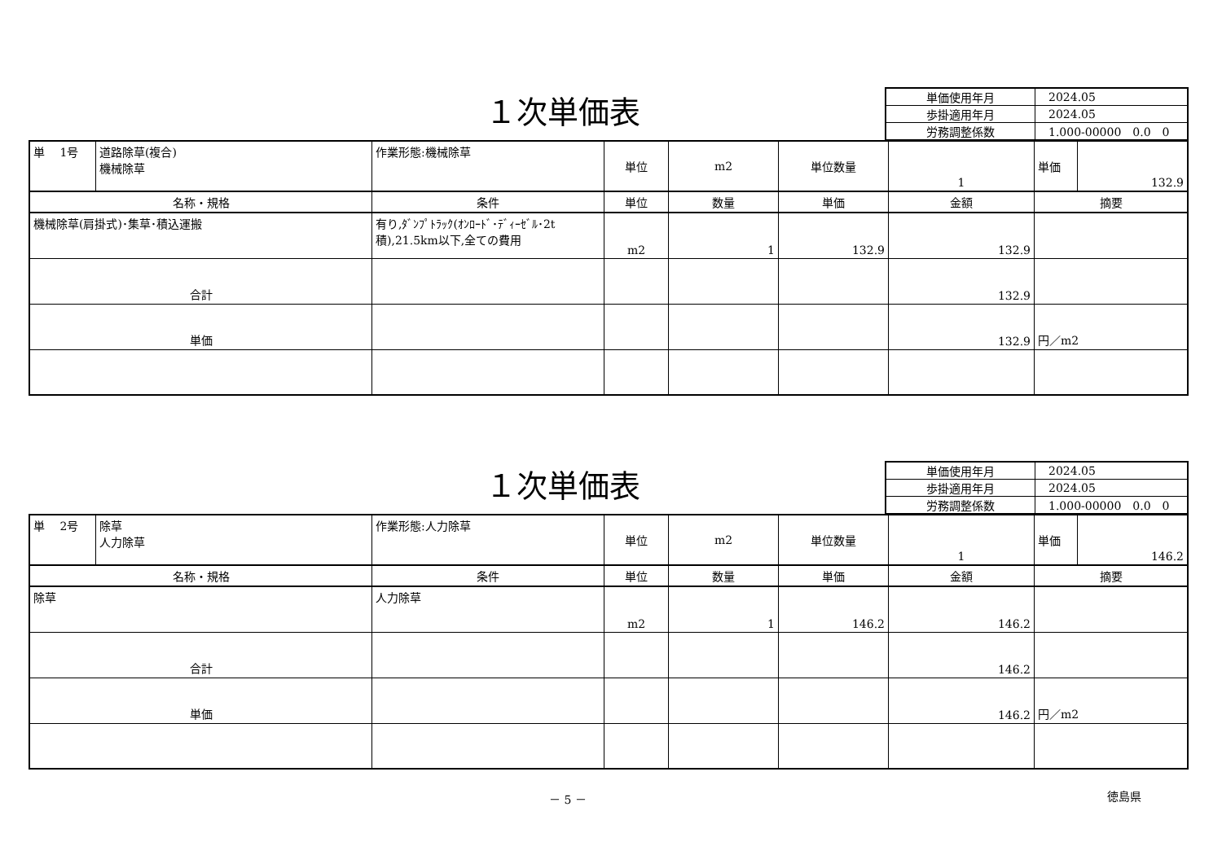１次単価表
| 単価使用年月 | 2024.05 |
| 歩掛適用年月 | 2024.05 |
| 労務調整係数 | 1.000-00000 0.0 0 |
| 単 1号 | 道路除草(複合) 機械除草 | 作業形態:機械除草 | 単位 | m2 | 単位数量 | 1 | 単価 | 132.9 |
| 名称・規格 | | 条件 | 単位 | 数量 | 単価 | 金額 | 摘要 | |
| 機械除草(肩掛式)･集草･積込運搬 | | 有り,ﾀﾞﾝﾌﾟﾄﾗｯｸ(ｵﾝﾛｰﾄﾞ･ﾃﾞｨｰｾﾞﾙ･2t積),21.5km以下,全ての費用 | m2 | 1 | 132.9 | 132.9 | | |
| 合計 | | | | | | 132.9 | | |
| 単価 | | | | | | 132.9 | 円／m2 | |
１次単価表
| 単価使用年月 | 2024.05 |
| 歩掛適用年月 | 2024.05 |
| 労務調整係数 | 1.000-00000 0.0 0 |
| 単 2号 | 除草 人力除草 | 作業形態:人力除草 | 単位 | m2 | 単位数量 | 1 | 単価 | 146.2 |
| 名称・規格 | | 条件 | 単位 | 数量 | 単価 | 金額 | 摘要 | |
| 除草 | | 人力除草 | m2 | 1 | 146.2 | 146.2 | | |
| 合計 | | | | | | 146.2 | | |
| 単価 | | | | | | 146.2 | 円／m2 | |
－ 5 － 徳島県